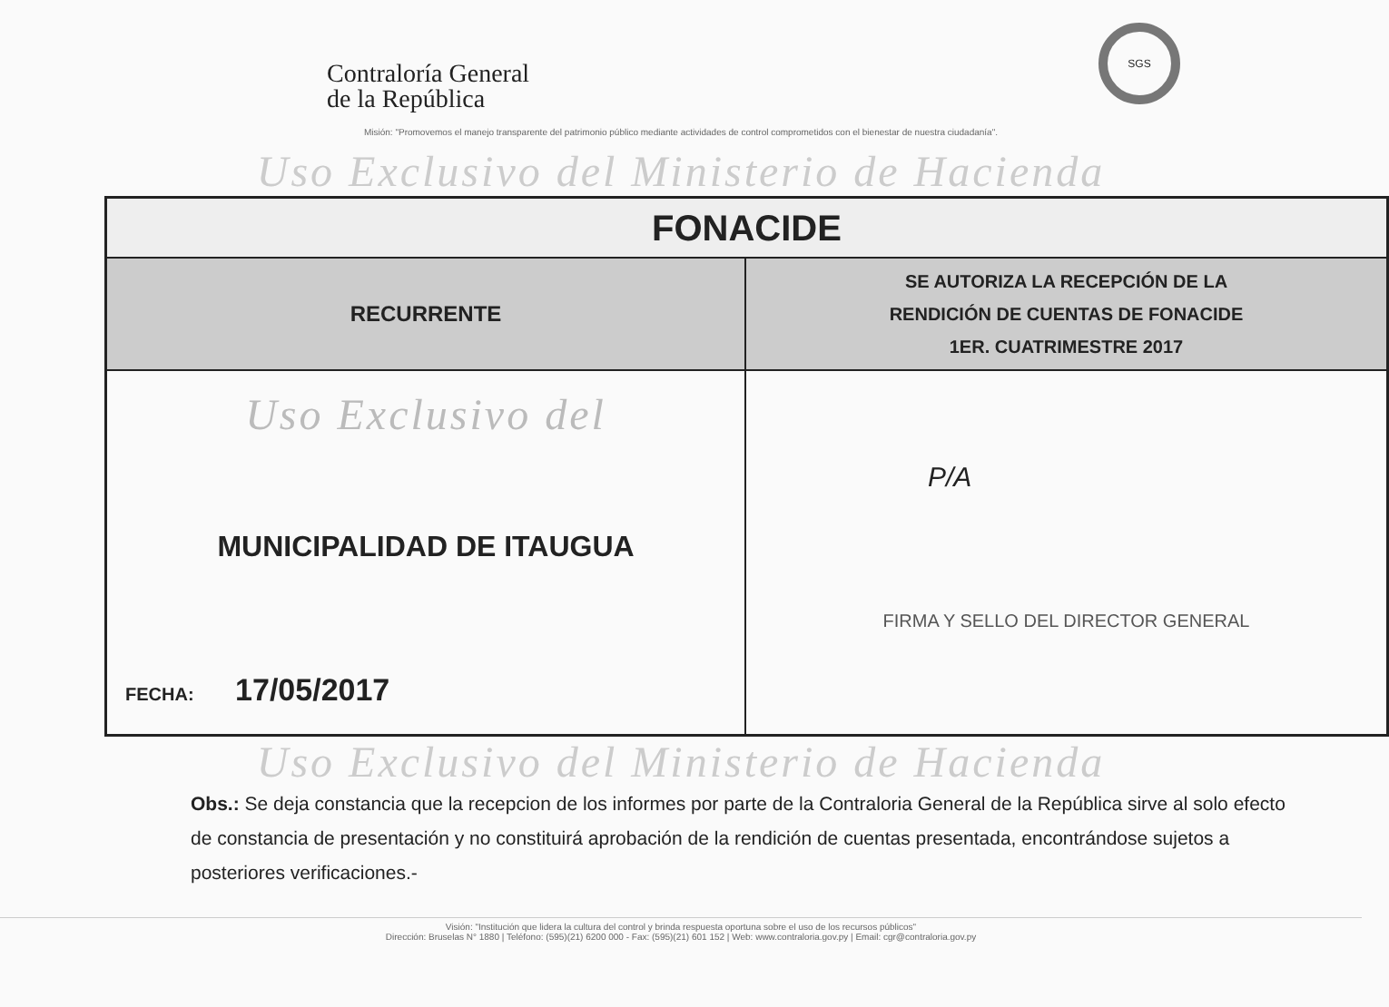Contraloría General
de la República
SGS
Misión: "Promovemos el manejo transparente del patrimonio público mediante actividades de control comprometidos con el bienestar de nuestra ciudadanía".
Uso Exclusivo del Ministerio de Hacienda
| FONACIDE | |
| RECURRENTE | SE AUTORIZA LA RECEPCIÓN DE LA RENDICIÓN DE CUENTAS DE FONACIDE 1ER. CUATRIMESTRE 2017 |
| Uso Exclusivo del MUNICIPALIDAD DE ITAUGUA FECHA: 17/05/2017 | P/A FIRMA Y SELLO DEL DIRECTOR GENERAL |
Uso Exclusivo del Ministerio de Hacienda
Obs.: Se deja constancia que la recepcion de los informes por parte de la Contraloria General de la República sirve al solo efecto de constancia de presentación y no constituirá aprobación de la rendición de cuentas presentada, encontrándose sujetos a posteriores verificaciones.-
Visión: "Institución que lidera la cultura del control y brinda respuesta oportuna sobre el uso de los recursos públicos"
Dirección: Bruselas N° 1880 | Teléfono: (595)(21) 6200 000 - Fax: (595)(21) 601 152 | Web: www.contraloria.gov.py | Email: cgr@contraloria.gov.py